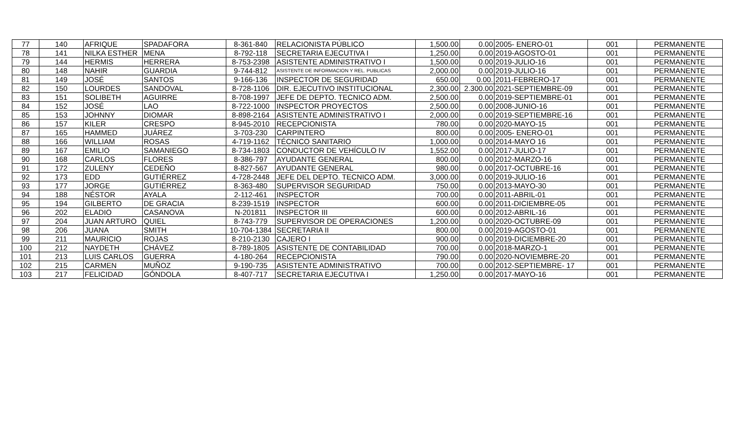| 77 | 140 | AFRIQUE | SPADAFORA | 8-361-840 | RELACIONISTA PÚBLICO | 1,500.00 | 0.00 | 2005- ENERO-01 | 001 | PERMANENTE |
| 78 | 141 | NILKA ESTHER | MENA | 8-792-118 | SECRETARIA EJECUTIVA I | 1,250.00 | 0.00 | 2019-AGOSTO-01 | 001 | PERMANENTE |
| 79 | 144 | HERMIS | HERRERA | 8-753-2398 | ASISTENTE ADMINISTRATIVO I | 1,500.00 | 0.00 | 2019-JULIO-16 | 001 | PERMANENTE |
| 80 | 148 | NAHIR | GUARDIA | 9-744-812 | ASISTENTE DE INFORMACION Y REL. PUBLICAS | 2,000.00 | 0.00 | 2019-JULIO-16 | 001 | PERMANENTE |
| 81 | 149 | JOSÉ | SANTOS | 9-166-136 | INSPECTOR DE SEGURIDAD | 650.00 | 0.00. | 2011-FEBRERO-17 | 001 | PERMANENTE |
| 82 | 150 | LOURDES | SANDOVAL | 8-728-1106 | DIR. EJECUTIVO INSTITUCIONAL | 2,300.00 | 2.300.00 | 2021-SEPTIEMBRE-09 | 001 | PERMANENTE |
| 83 | 151 | SOLIBETH | AGUIRRE | 8-708-1997 | JEFE DE DEPTO. TECNICO ADM. | 2,500.00 | 0.00 | 2019-SEPTIEMBRE-01 | 001 | PERMANENTE |
| 84 | 152 | JOSÉ | LAO | 8-722-1000 | INSPECTOR PROYECTOS | 2,500.00 | 0.00 | 2008-JUNIO-16 | 001 | PERMANENTE |
| 85 | 153 | JOHNNY | DIOMAR | 8-898-2164 | ASISTENTE ADMINISTRATIVO I | 2,000.00 | 0.00 | 2019-SEPTIEMBRE-16 | 001 | PERMANENTE |
| 86 | 157 | KILER | CRESPO | 8-945-2010 | RECEPCIONISTA | 780.00 | 0.00 | 2020-MAYO-15 | 001 | PERMANENTE |
| 87 | 165 | HAMMED | JUÁREZ | 3-703-230 | CARPINTERO | 800.00 | 0.00 | 2005- ENERO-01 | 001 | PERMANENTE |
| 88 | 166 | WILLIAM | ROSAS | 4-719-1162 | TÉCNICO SANITARIO | 1,000.00 | 0.00 | 2014-MAYO 16 | 001 | PERMANENTE |
| 89 | 167 | EMILIO | SAMANIEGO | 8-734-1803 | CONDUCTOR DE VEHÍCULO IV | 1,552.00 | 0.00 | 2017-JULIO-17 | 001 | PERMANENTE |
| 90 | 168 | CARLOS | FLORES | 8-386-797 | AYUDANTE GENERAL | 800.00 | 0.00 | 2012-MARZO-16 | 001 | PERMANENTE |
| 91 | 172 | ZULENY | CEDEÑO | 8-827-567 | AYUDANTE GENERAL | 980.00 | 0.00 | 2017-OCTUBRE-16 | 001 | PERMANENTE |
| 92 | 173 | EDD | GUTIÉRREZ | 4-728-2448 | JEFE DEL DEPTO. TECNICO ADM. | 3,000.00 | 0.00 | 2019-JULIO-16 | 001 | PERMANENTE |
| 93 | 177 | JORGE | GUTIÉRREZ | 8-363-480 | SUPERVISOR SEGURIDAD | 750.00 | 0.00 | 2013-MAYO-30 | 001 | PERMANENTE |
| 94 | 188 | NÉSTOR | AYALA | 2-112-461 | INSPECTOR | 700.00 | 0.00 | 2011-ABRIL-01 | 001 | PERMANENTE |
| 95 | 194 | GILBERTO | DE GRACIA | 8-239-1519 | INSPECTOR | 600.00 | 0.00 | 2011-DICIEMBRE-05 | 001 | PERMANENTE |
| 96 | 202 | ELADIO | CASANOVA | N-201811 | INSPECTOR III | 600.00 | 0.00 | 2012-ABRIL-16 | 001 | PERMANENTE |
| 97 | 204 | JUAN ARTURO | QUIEL | 8-743-779 | SUPERVISOR DE OPERACIONES | 1,200.00 | 0.00 | 2020-OCTUBRE-09 | 001 | PERMANENTE |
| 98 | 206 | JUANA | SMITH | 10-704-1384 | SECRETARIA II | 800.00 | 0.00 | 2019-AGOSTO-01 | 001 | PERMANENTE |
| 99 | 211 | MAURICIO | ROJAS | 8-210-2130 | CAJERO I | 900.00 | 0.00 | 2019-DICIEMBRE-20 | 001 | PERMANENTE |
| 100 | 212 | NAYDETH | CHÁVEZ | 8-789-1805 | ASISTENTE DE CONTABILIDAD | 700.00 | 0.00 | 2018-MARZO-1 | 001 | PERMANENTE |
| 101 | 213 | LUIS CARLOS | GUERRA | 4-180-264 | RECEPCIONISTA | 790.00 | 0.00 | 2020-NOVIEMBRE-20 | 001 | PERMANENTE |
| 102 | 215 | CARMEN | MUÑOZ | 9-190-735 | ASISTENTE ADMINISTRATIVO | 700.00 | 0.00 | 2012-SEPTIEMBRE- 17 | 001 | PERMANENTE |
| 103 | 217 | FELICIDAD | GÓNDOLA | 8-407-717 | SECRETARIA EJECUTIVA I | 1,250.00 | 0.00 | 2017-MAYO-16 | 001 | PERMANENTE |